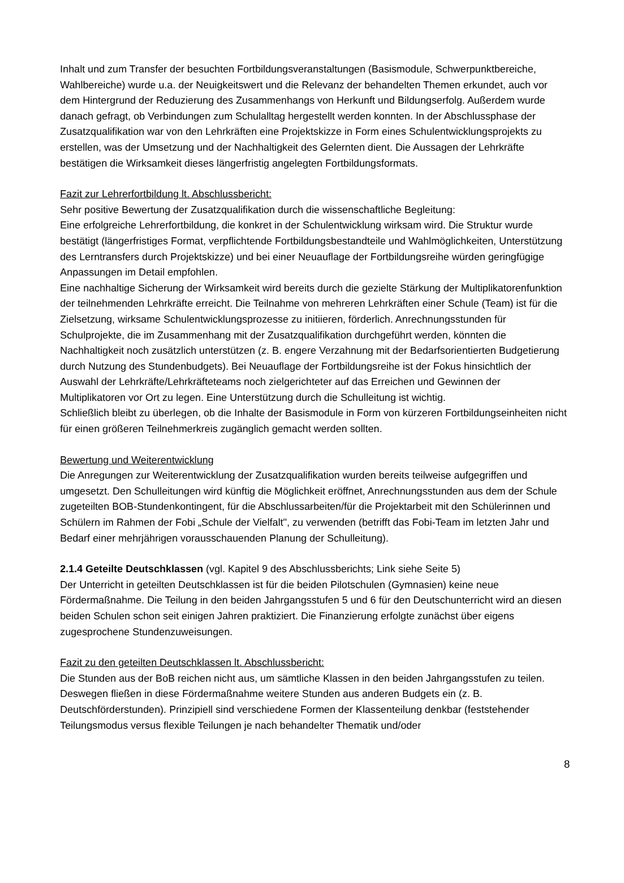Inhalt und zum Transfer der besuchten Fortbildungsveranstaltungen (Basismodule, Schwerpunktbereiche, Wahlbereiche) wurde u.a. der Neuigkeitswert und die Relevanz der behandelten Themen erkundet, auch vor dem Hintergrund der Reduzierung des Zusammenhangs von Herkunft und Bildungserfolg. Außerdem wurde danach gefragt, ob Verbindungen zum Schulalltag hergestellt werden konnten. In der Abschlussphase der Zusatzqualifikation war von den Lehrkräften eine Projektskizze in Form eines Schulentwicklungsprojekts zu erstellen, was der Umsetzung und der Nachhaltigkeit des Gelernten dient. Die Aussagen der Lehrkräfte bestätigen die Wirksamkeit dieses längerfristig angelegten Fortbildungsformats.
Fazit zur Lehrerfortbildung lt. Abschlussbericht:
Sehr positive Bewertung der Zusatzqualifikation durch die wissenschaftliche Begleitung:
Eine erfolgreiche Lehrerfortbildung, die konkret in der Schulentwicklung wirksam wird. Die Struktur wurde bestätigt (längerfristiges Format, verpflichtende Fortbildungsbestandteile und Wahlmöglichkeiten, Unterstützung des Lerntransfers durch Projektskizze) und bei einer Neuauflage der Fortbildungsreihe würden geringfügige Anpassungen im Detail empfohlen.
Eine nachhaltige Sicherung der Wirksamkeit wird bereits durch die gezielte Stärkung der Multiplikatorenfunktion der teilnehmenden Lehrkräfte erreicht. Die Teilnahme von mehreren Lehrkräften einer Schule (Team) ist für die Zielsetzung, wirksame Schulentwicklungsprozesse zu initiieren, förderlich. Anrechnungsstunden für Schulprojekte, die im Zusammenhang mit der Zusatzqualifikation durchgeführt werden, könnten die Nachhaltigkeit noch zusätzlich unterstützen (z. B. engere Verzahnung mit der Bedarfsorientierten Budgetierung durch Nutzung des Stundenbudgets). Bei Neuauflage der Fortbildungsreihe ist der Fokus hinsichtlich der Auswahl der Lehrkräfte/Lehrkräfteteams noch zielgerichteter auf das Erreichen und Gewinnen der Multiplikatoren vor Ort zu legen. Eine Unterstützung durch die Schulleitung ist wichtig.
Schließlich bleibt zu überlegen, ob die Inhalte der Basismodule in Form von kürzeren Fortbildungseinheiten nicht für einen größeren Teilnehmerkreis zugänglich gemacht werden sollten.
Bewertung und Weiterentwicklung
Die Anregungen zur Weiterentwicklung der Zusatzqualifikation wurden bereits teilweise aufgegriffen und umgesetzt. Den Schulleitungen wird künftig die Möglichkeit eröffnet, Anrechnungsstunden aus dem der Schule zugeteilten BOB-Stundenkontingent, für die Abschlussarbeiten/für die Projektarbeit mit den Schülerinnen und Schülern im Rahmen der Fobi „Schule der Vielfalt", zu verwenden (betrifft das Fobi-Team im letzten Jahr und Bedarf einer mehrjährigen vorausschauenden Planung der Schulleitung).
2.1.4 Geteilte Deutschklassen (vgl. Kapitel 9 des Abschlussberichts; Link siehe Seite 5)
Der Unterricht in geteilten Deutschklassen ist für die beiden Pilotschulen (Gymnasien) keine neue Fördermaßnahme. Die Teilung in den beiden Jahrgangsstufen 5 und 6 für den Deutschunterricht wird an diesen beiden Schulen schon seit einigen Jahren praktiziert. Die Finanzierung erfolgte zunächst über eigens zugesprochene Stundenzuweisungen.
Fazit zu den geteilten Deutschklassen lt. Abschlussbericht:
Die Stunden aus der BoB reichen nicht aus, um sämtliche Klassen in den beiden Jahrgangsstufen zu teilen. Deswegen fließen in diese Fördermaßnahme weitere Stunden aus anderen Budgets ein (z. B. Deutschförderstunden). Prinzipiell sind verschiedene Formen der Klassenteilung denkbar (feststehender Teilungsmodus versus flexible Teilungen je nach behandelter Thematik und/oder
8